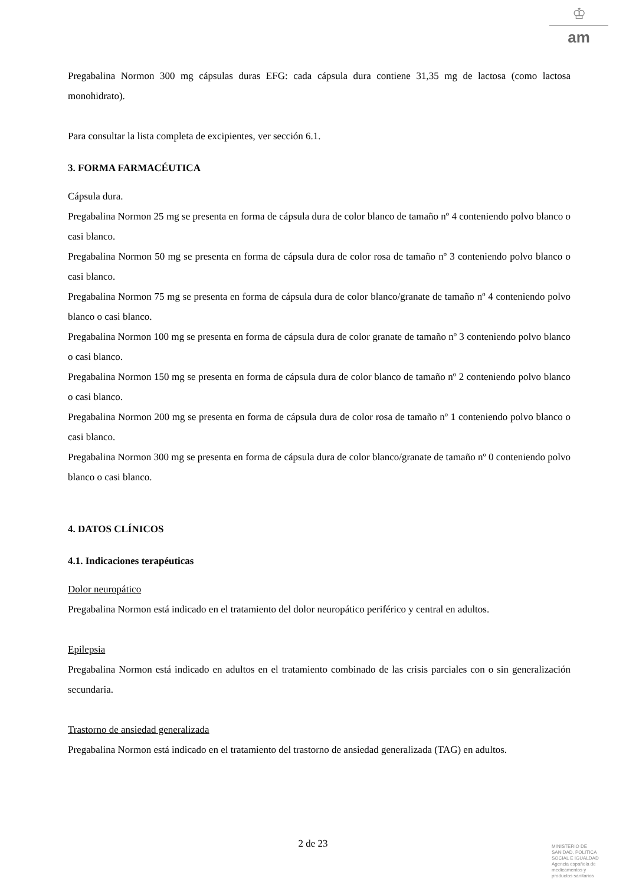♔
am
Pregabalina Normon 300 mg cápsulas duras EFG: cada cápsula dura contiene 31,35 mg de lactosa (como lactosa monohidrato).
Para consultar la lista completa de excipientes, ver sección 6.1.
3. FORMA FARMACÉUTICA
Cápsula dura.
Pregabalina Normon 25 mg se presenta en forma de cápsula dura de color blanco de tamaño nº 4 conteniendo polvo blanco o casi blanco.
Pregabalina Normon 50 mg se presenta en forma de cápsula dura de color rosa de tamaño nº 3 conteniendo polvo blanco o casi blanco.
Pregabalina Normon 75 mg se presenta en forma de cápsula dura de color blanco/granate de tamaño nº 4 conteniendo polvo blanco o casi blanco.
Pregabalina Normon 100 mg se presenta en forma de cápsula dura de color granate de tamaño nº 3 conteniendo polvo blanco o casi blanco.
Pregabalina Normon 150 mg se presenta en forma de cápsula dura de color blanco de tamaño nº 2 conteniendo polvo blanco o casi blanco.
Pregabalina Normon 200 mg se presenta en forma de cápsula dura de color rosa de tamaño nº 1 conteniendo polvo blanco o casi blanco.
Pregabalina Normon 300 mg se presenta en forma de cápsula dura de color blanco/granate de tamaño nº 0 conteniendo polvo blanco o casi blanco.
4. DATOS CLÍNICOS
4.1. Indicaciones terapéuticas
Dolor neuropático
Pregabalina Normon está indicado en el tratamiento del dolor neuropático periférico y central en adultos.
Epilepsia
Pregabalina Normon está indicado en adultos en el tratamiento combinado de las crisis parciales con o sin generalización secundaria.
Trastorno de ansiedad generalizada
Pregabalina Normon está indicado en el tratamiento del trastorno de ansiedad generalizada (TAG) en adultos.
2 de 23
MINISTERIO DE
SANIDAD, POLITICA
SOCIAL E IGUALDAD
Agencia española de
medicamentos y
productos sanitarios